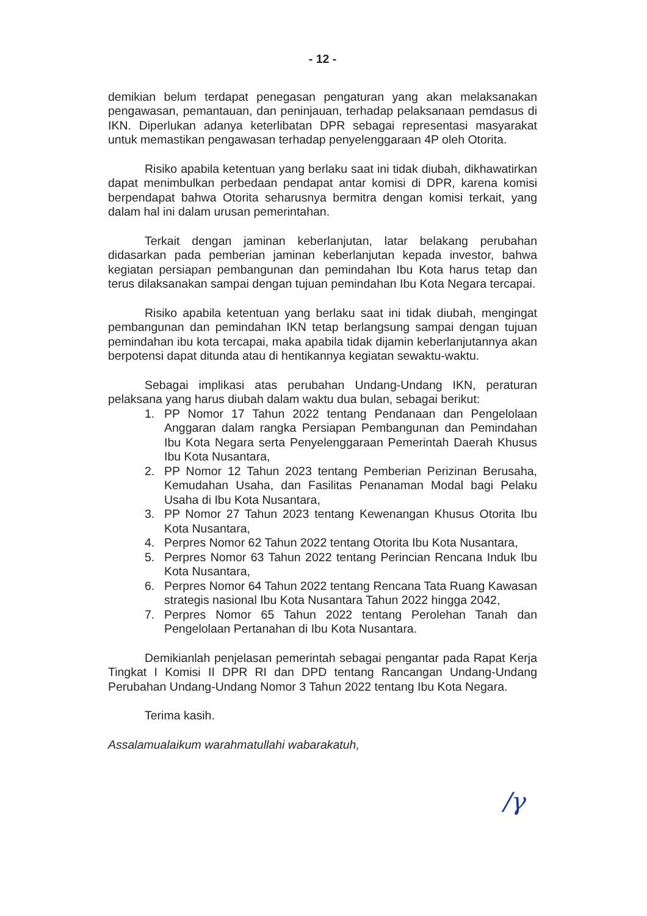- 12 -
demikian belum terdapat penegasan pengaturan yang akan melaksanakan pengawasan, pemantauan, dan peninjauan, terhadap pelaksanaan pemdasus di IKN. Diperlukan adanya keterlibatan DPR sebagai representasi masyarakat untuk memastikan pengawasan terhadap penyelenggaraan 4P oleh Otorita.
Risiko apabila ketentuan yang berlaku saat ini tidak diubah, dikhawatirkan dapat menimbulkan perbedaan pendapat antar komisi di DPR, karena komisi berpendapat bahwa Otorita seharusnya bermitra dengan komisi terkait, yang dalam hal ini dalam urusan pemerintahan.
Terkait dengan jaminan keberlanjutan, latar belakang perubahan didasarkan pada pemberian jaminan keberlanjutan kepada investor, bahwa kegiatan persiapan pembangunan dan pemindahan Ibu Kota harus tetap dan terus dilaksanakan sampai dengan tujuan pemindahan Ibu Kota Negara tercapai.
Risiko apabila ketentuan yang berlaku saat ini tidak diubah, mengingat pembangunan dan pemindahan IKN tetap berlangsung sampai dengan tujuan pemindahan ibu kota tercapai, maka apabila tidak dijamin keberlanjutannya akan berpotensi dapat ditunda atau di hentikannya kegiatan sewaktu-waktu.
Sebagai implikasi atas perubahan Undang-Undang IKN, peraturan pelaksana yang harus diubah dalam waktu dua bulan, sebagai berikut:
1. PP Nomor 17 Tahun 2022 tentang Pendanaan dan Pengelolaan Anggaran dalam rangka Persiapan Pembangunan dan Pemindahan Ibu Kota Negara serta Penyelenggaraan Pemerintah Daerah Khusus Ibu Kota Nusantara,
2. PP Nomor 12 Tahun 2023 tentang Pemberian Perizinan Berusaha, Kemudahan Usaha, dan Fasilitas Penanaman Modal bagi Pelaku Usaha di Ibu Kota Nusantara,
3. PP Nomor 27 Tahun 2023 tentang Kewenangan Khusus Otorita Ibu Kota Nusantara,
4. Perpres Nomor 62 Tahun 2022 tentang Otorita Ibu Kota Nusantara,
5. Perpres Nomor 63 Tahun 2022 tentang Perincian Rencana Induk Ibu Kota Nusantara,
6. Perpres Nomor 64 Tahun 2022 tentang Rencana Tata Ruang Kawasan strategis nasional Ibu Kota Nusantara Tahun 2022 hingga 2042,
7. Perpres Nomor 65 Tahun 2022 tentang Perolehan Tanah dan Pengelolaan Pertanahan di Ibu Kota Nusantara.
Demikianlah penjelasan pemerintah sebagai pengantar pada Rapat Kerja Tingkat I Komisi II DPR RI dan DPD tentang Rancangan Undang-Undang Perubahan Undang-Undang Nomor 3 Tahun 2022 tentang Ibu Kota Negara.
Terima kasih.
Assalamualaikum warahmatullahi wabarakatuh,
/γ